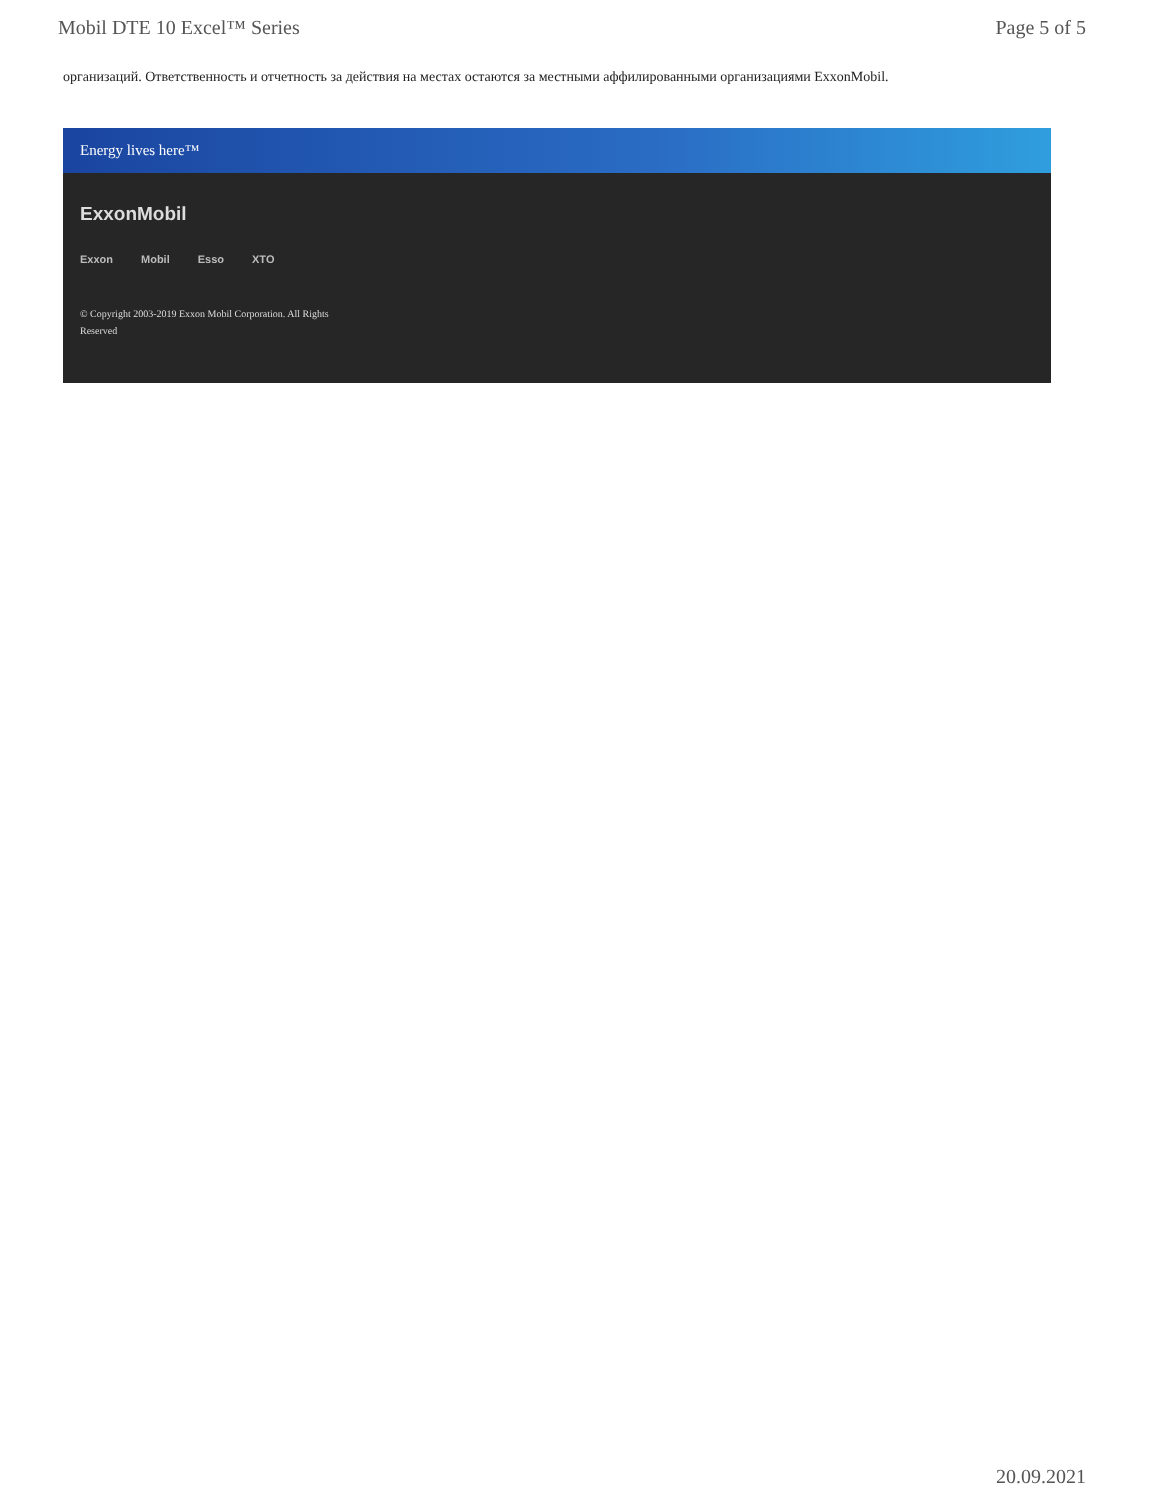Mobil DTE 10 Excel™ Series Page 5 of 5
организаций. Ответственность и отчетность за действия на местах остаются за местными аффилированными организациями ExxonMobil.
Energy lives here™
ExxonMobil
Exxon Mobil Esso XTO
© Copyright 2003-2019 Exxon Mobil Corporation. All Rights Reserved
20.09.2021